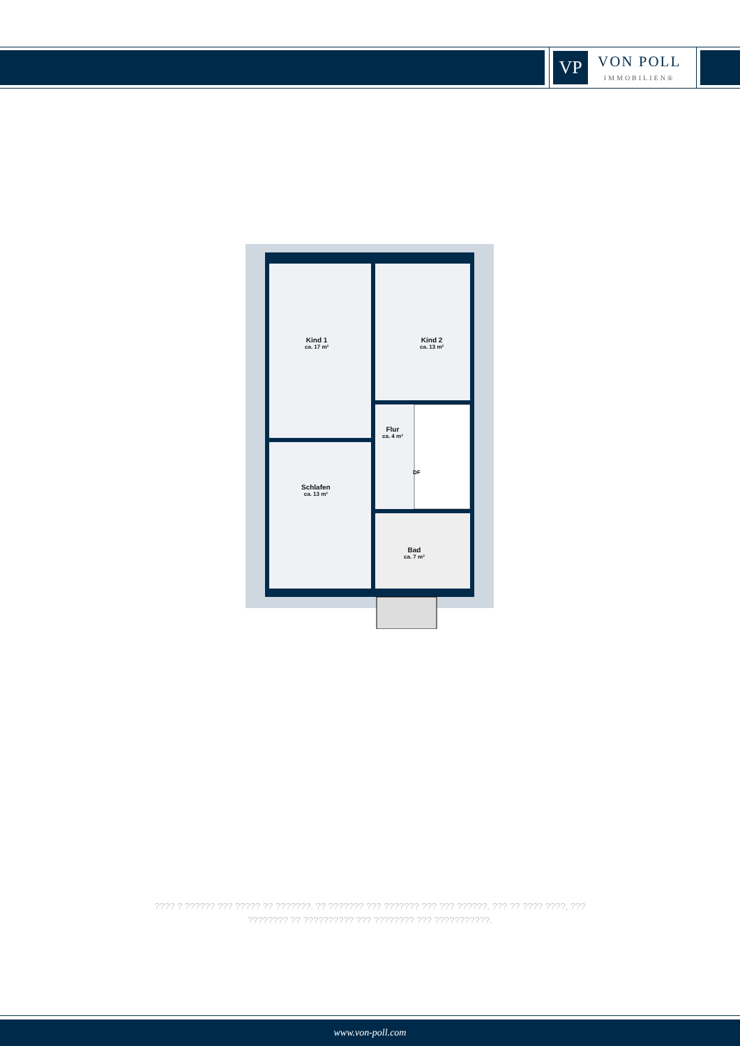VP
VON POLL
IMMOBILIEN®
Kind 1
ca. 17 m²
Kind 2
ca. 13 m²
Flur
ca. 4 m²
DF
Schlafen
ca. 13 m²
Bad
ca. 7 m²
???? ? ?????? ??? ????? ?? ???????. ?? ??????? ??? ??????? ??? ??? ??????. ??? ?? ???? ????, ??? ???????? ?? ?????????? ??? ???????? ??? ???????????.
www.von-poll.com